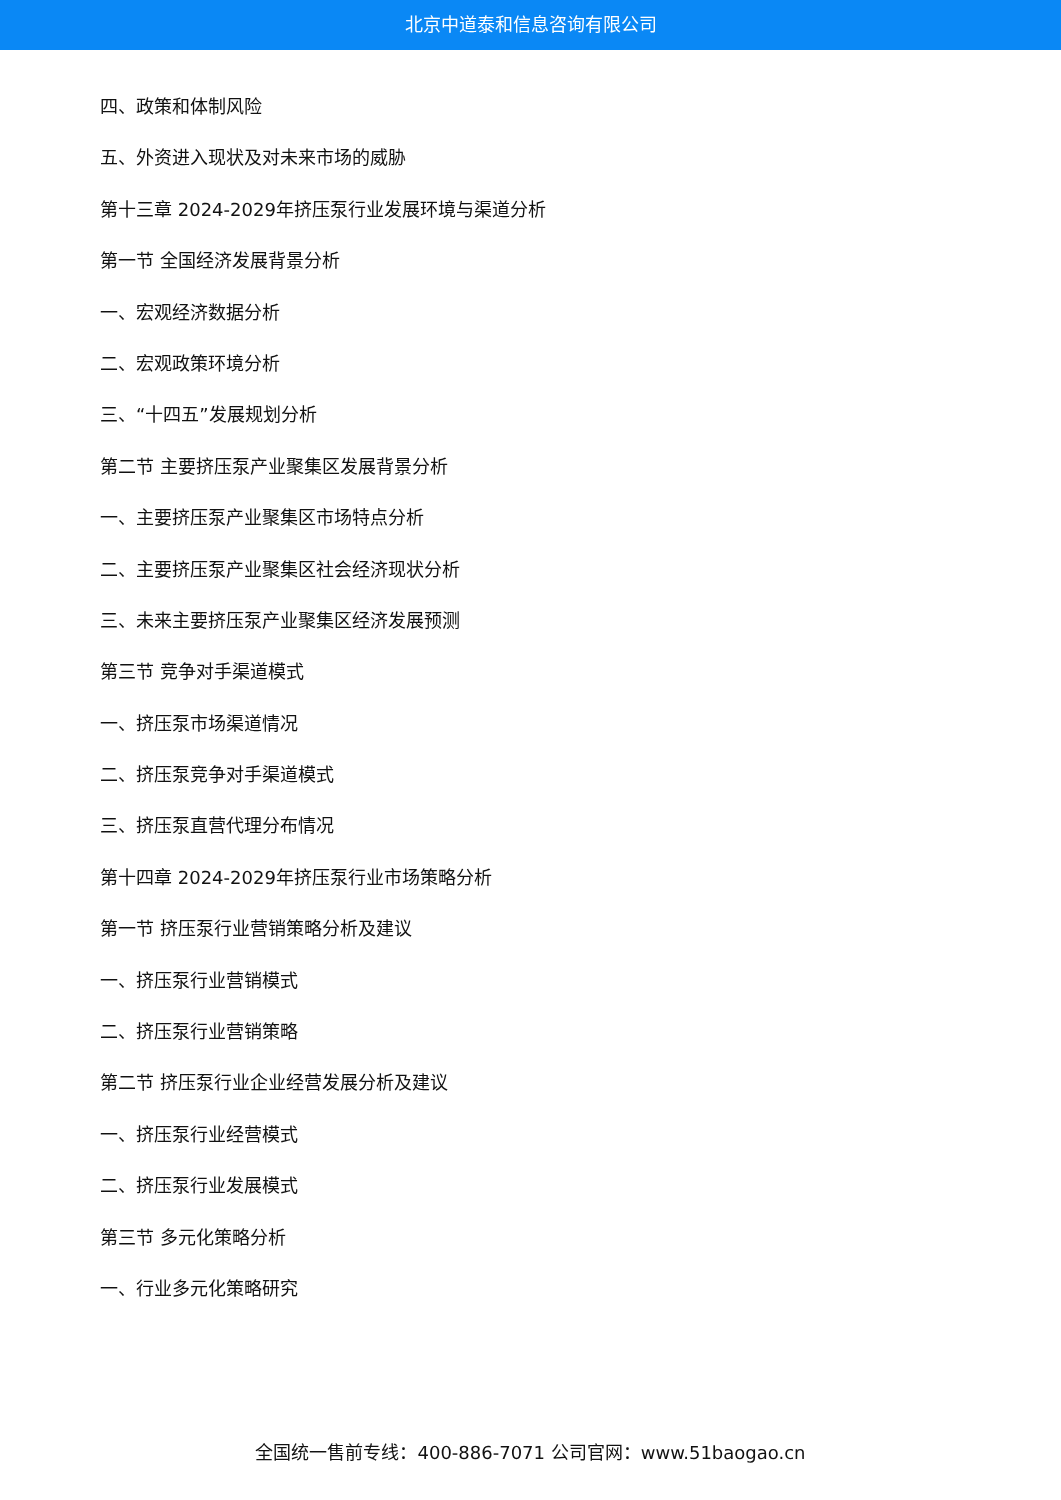北京中道泰和信息咨询有限公司
四、政策和体制风险
五、外资进入现状及对未来市场的威胁
第十三章 2024-2029年挤压泵行业发展环境与渠道分析
第一节 全国经济发展背景分析
一、宏观经济数据分析
二、宏观政策环境分析
三、“十四五”发展规划分析
第二节 主要挤压泵产业聚集区发展背景分析
一、主要挤压泵产业聚集区市场特点分析
二、主要挤压泵产业聚集区社会经济现状分析
三、未来主要挤压泵产业聚集区经济发展预测
第三节 竞争对手渠道模式
一、挤压泵市场渠道情况
二、挤压泵竞争对手渠道模式
三、挤压泵直营代理分布情况
第十四章 2024-2029年挤压泵行业市场策略分析
第一节 挤压泵行业营销策略分析及建议
一、挤压泵行业营销模式
二、挤压泵行业营销策略
第二节 挤压泵行业企业经营发展分析及建议
一、挤压泵行业经营模式
二、挤压泵行业发展模式
第三节 多元化策略分析
一、行业多元化策略研究
全国统一售前专线：400-886-7071 公司官网：www.51baogao.cn